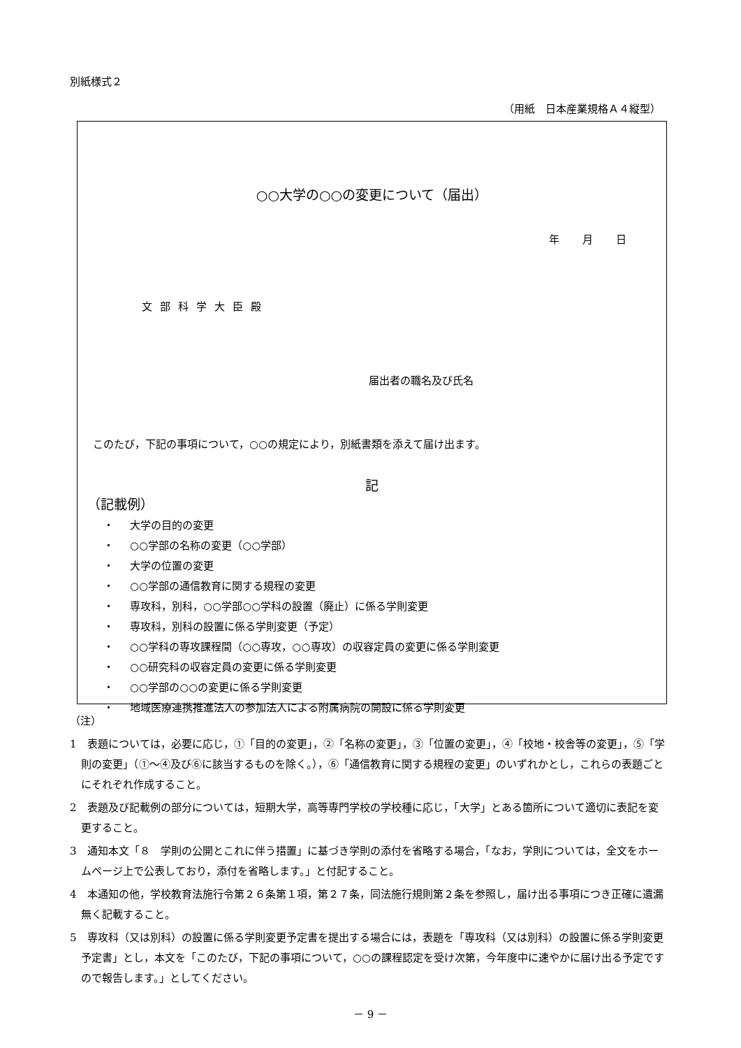別紙様式２
（用紙　日本産業規格Ａ４縦型）
○○大学の○○の変更について（届出）
年 月 日
文部科学大臣殿
届出者の職名及び氏名
このたび，下記の事項について，○○の規定により，別紙書類を添えて届け出ます。
記
（記載例）
・ 大学の目的の変更
・ ○○学部の名称の変更（○○学部）
・ 大学の位置の変更
・ ○○学部の通信教育に関する規程の変更
・ 専攻科，別科，○○学部○○学科の設置（廃止）に係る学則変更
・ 専攻科，別科の設置に係る学則変更（予定）
・ ○○学科の専攻課程間（○○専攻，○○専攻）の収容定員の変更に係る学則変更
・ ○○研究科の収容定員の変更に係る学則変更
・ ○○学部の○○の変更に係る学則変更
・ 地域医療連携推進法人の参加法人による附属病院の開設に係る学則変更
（注）
1　表題については，必要に応じ，①「目的の変更」，②「名称の変更」，③「位置の変更」，④「校地・校舎等の変更」，⑤「学則の変更」（①～④及び⑥に該当するものを除く。），⑥「通信教育に関する規程の変更」のいずれかとし，これらの表題ごとにそれぞれ作成すること。
2　表題及び記載例の部分については，短期大学，高等専門学校の学校種に応じ，「大学」とある箇所について適切に表記を変更すること。
3　通知本文「８　学則の公開とこれに伴う措置」に基づき学則の添付を省略する場合，「なお，学則については，全文をホームページ上で公表しており，添付を省略します。」と付記すること。
4　本通知の他，学校教育法施行令第２６条第１項，第２７条，同法施行規則第２条を参照し，届け出る事項につき正確に遺漏無く記載すること。
5　専攻科（又は別科）の設置に係る学則変更予定書を提出する場合には，表題を「専攻科（又は別科）の設置に係る学則変更予定書」とし，本文を「このたび，下記の事項について，○○の課程認定を受け次第，今年度中に速やかに届け出る予定ですので報告します。」としてください。
－ 9 －